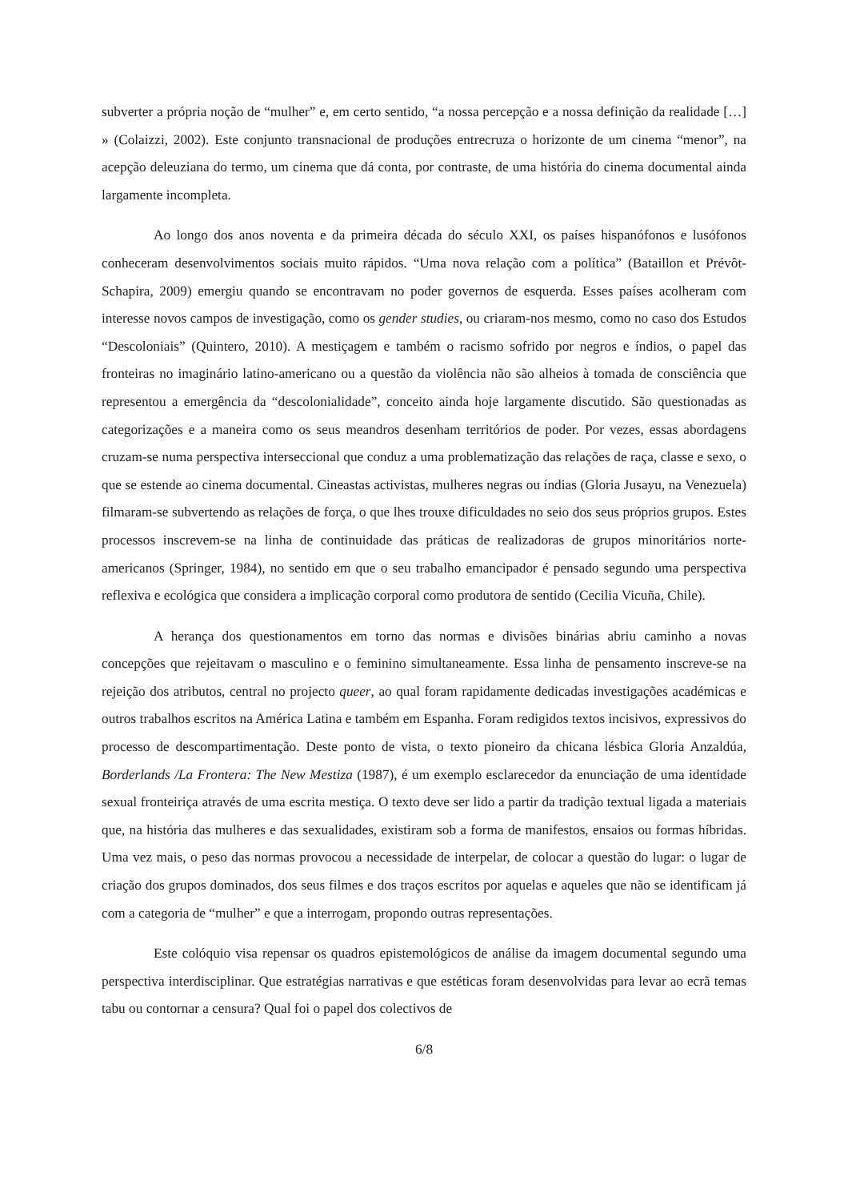subverter a própria noção de “mulher” e, em certo sentido, “a nossa percepção e a nossa definição da realidade […] » (Colaizzi, 2002). Este conjunto transnacional de produções entrecruza o horizonte de um cinema “menor”, na acepção deleuziana do termo, um cinema que dá conta, por contraste, de uma história do cinema documental ainda largamente incompleta.
Ao longo dos anos noventa e da primeira década do século XXI, os países hispanófonos e lusófonos conheceram desenvolvimentos sociais muito rápidos. “Uma nova relação com a política” (Bataillon et Prévôt-Schapira, 2009) emergiu quando se encontravam no poder governos de esquerda. Esses países acolheram com interesse novos campos de investigação, como os gender studies, ou criaram-nos mesmo, como no caso dos Estudos “Descoloniais” (Quintero, 2010). A mestiçagem e também o racismo sofrido por negros e índios, o papel das fronteiras no imaginário latino-americano ou a questão da violência não são alheios à tomada de consciência que representou a emergência da “descolonialidade”, conceito ainda hoje largamente discutido. São questionadas as categorizações e a maneira como os seus meandros desenham territórios de poder. Por vezes, essas abordagens cruzam-se numa perspectiva interseccional que conduz a uma problematização das relações de raça, classe e sexo, o que se estende ao cinema documental. Cineastas activistas, mulheres negras ou índias (Gloria Jusayu, na Venezuela) filmaram-se subvertendo as relações de força, o que lhes trouxe dificuldades no seio dos seus próprios grupos. Estes processos inscrevem-se na linha de continuidade das práticas de realizadoras de grupos minoritários norte-americanos (Springer, 1984), no sentido em que o seu trabalho emancipador é pensado segundo uma perspectiva reflexiva e ecológica que considera a implicação corporal como produtora de sentido (Cecilia Vicuña, Chile).
A herança dos questionamentos em torno das normas e divisões binárias abriu caminho a novas concepções que rejeitavam o masculino e o feminino simultaneamente. Essa linha de pensamento inscreve-se na rejeição dos atributos, central no projecto queer, ao qual foram rapidamente dedicadas investigações académicas e outros trabalhos escritos na América Latina e também em Espanha. Foram redigidos textos incisivos, expressivos do processo de descompartimentação. Deste ponto de vista, o texto pioneiro da chicana lésbica Gloria Anzaldúa, Borderlands /La Frontera: The New Mestiza (1987), é um exemplo esclarecedor da enunciação de uma identidade sexual fronteiriça através de uma escrita mestiça. O texto deve ser lido a partir da tradição textual ligada a materiais que, na história das mulheres e das sexualidades, existiram sob a forma de manifestos, ensaios ou formas híbridas. Uma vez mais, o peso das normas provocou a necessidade de interpelar, de colocar a questão do lugar: o lugar de criação dos grupos dominados, dos seus filmes e dos traços escritos por aquelas e aqueles que não se identificam já com a categoria de “mulher” e que a interrogam, propondo outras representações.
Este colóquio visa repensar os quadros epistemológicos de análise da imagem documental segundo uma perspectiva interdisciplinar. Que estratégias narrativas e que estéticas foram desenvolvidas para levar ao ecrã temas tabu ou contornar a censura? Qual foi o papel dos colectivos de
6/8